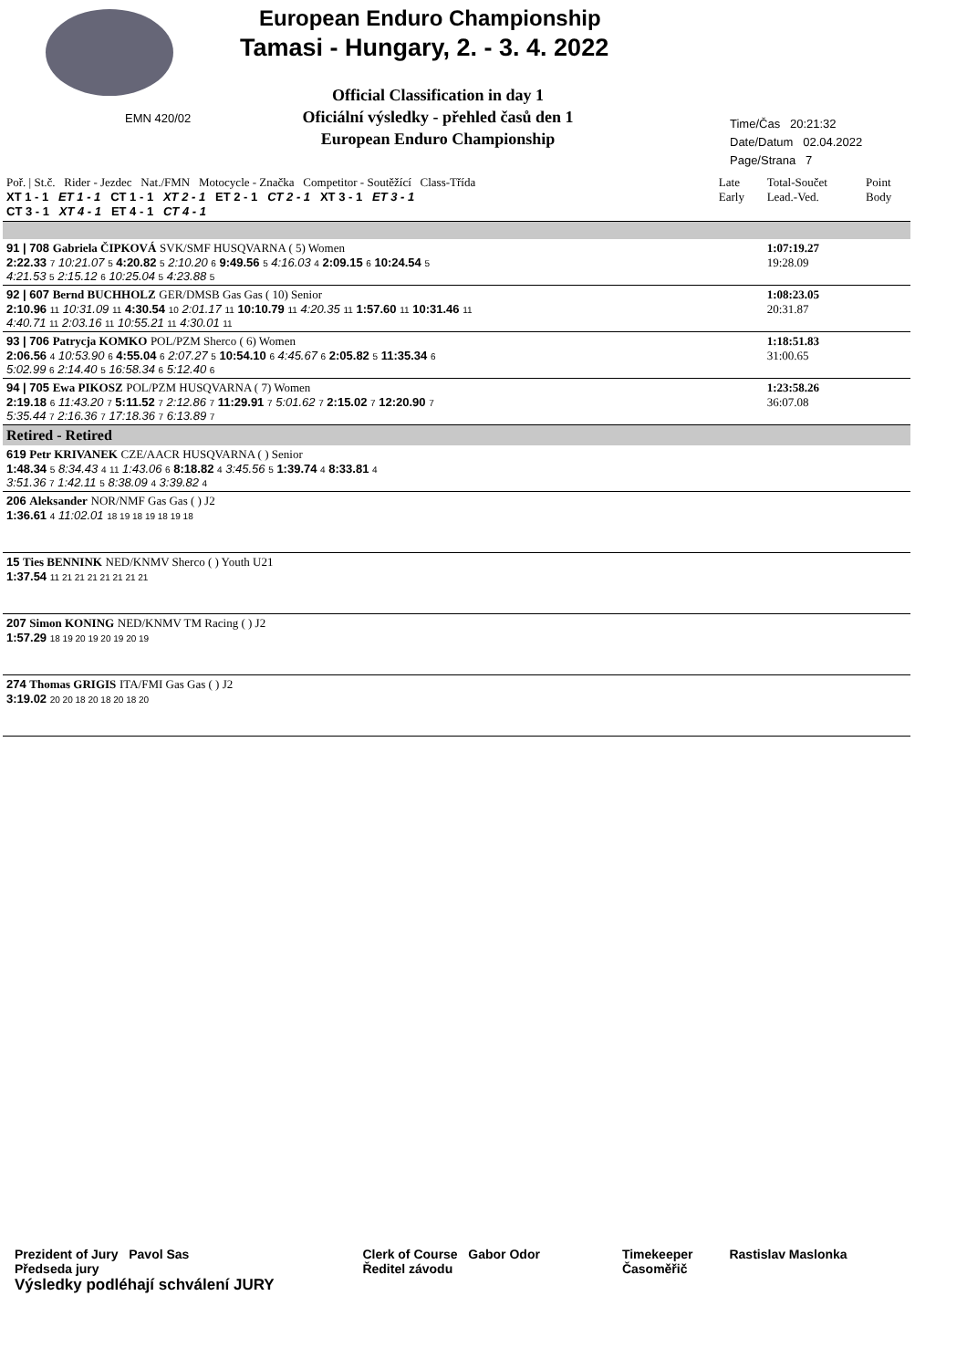EMN 420/02
European Enduro Championship
Tamasi - Hungary, 2. - 3. 4. 2022
Official Classification in day 1
Oficiální výsledky - přehled časů den 1
European Enduro Championship
Time/Čas 20:21:32
Date/Datum 02.04.2022
Page/Strana 7
| Poř. / St.č. Rider - Jezdec Nat./FMN Motocycle - Značka Competitor - Soutěžící Class-Třída XT 1 - 1 ET 1 - 1 CT 1 - 1 XT 2 - 1 ET 2 - 1 CT 2 - 1 XT 3 - 1 ET 3 - 1 CT 3 - 1 XT 4 - 1 ET 4 - 1 CT 4 - 1 | | | Late Early | Total-Součet Lead.-Ved. | Point Body |
| 91 / 708 Gabriela ČIPKOVÁ SVK/SMF HUSQVARNA ( 5) Women 2:22.33 7 10:21.07 5 4:20.82 5 2:10.20 6 9:49.56 5 4:16.03 4 2:09.15 6 10:24.54 5 4:21.53 5 2:15.12 6 10:25.04 5 4:23.88 5 | | | | 1:07:19.27 19:28.09 | |
| 92 / 607 Bernd BUCHHOLZ GER/DMSB Gas Gas ( 10) Senior 2:10.96 11 10:31.09 11 4:30.54 10 2:01.17 11 10:10.79 11 4:20.35 11 1:57.60 11 10:31.46 11 4:40.71 11 2:03.16 11 10:55.21 11 4:30.01 11 | | | | 1:08:23.05 20:31.87 | |
| 93 / 706 Patrycja KOMKO POL/PZM Sherco ( 6) Women 2:06.56 4 10:53.90 6 4:55.04 6 2:07.27 5 10:54.10 6 4:45.67 6 2:05.82 5 11:35.34 6 5:02.99 6 2:14.40 5 16:58.34 6 5:12.40 6 | | | | 1:18:51.83 31:00.65 | |
| 94 / 705 Ewa PIKOSZ POL/PZM HUSQVARNA ( 7) Women 2:19.18 6 11:43.20 7 5:11.52 7 2:12.86 7 11:29.91 7 5:01.62 7 2:15.02 7 12:20.90 7 5:35.44 7 2:16.36 7 17:18.36 7 6:13.89 7 | | | | 1:23:58.26 36:07.08 | |
| Retired - Retired | | | | | |
| 619 Petr KRIVANEK CZE/AACR HUSQVARNA ( ) Senior 1:48.34 5 8:34.43 4 11 1:43.06 6 8:18.82 4 3:45.56 5 1:39.74 4 8:33.81 4 3:51.36 7 1:42.11 5 8:38.09 4 3:39.82 4 | | | | | |
| 206 Aleksander NOR/NMF Gas Gas ( ) J2 1:36.61 4 11:02.01 18 19 18 19 18 19 18 | | | | | |
| 15 Ties BENNINK NED/KNMV Sherco ( ) Youth U21 1:37.54 11 21 21 21 21 21 21 21 | | | | | |
| 207 Simon KONING NED/KNMV TM Racing ( ) J2 1:57.29 18 19 20 19 20 19 20 19 | | | | | |
| 274 Thomas GRIGIS ITA/FMI Gas Gas ( ) J2 3:19.02 20 20 18 20 18 20 18 20 | | | | | |
Prezident of Jury Pavol Sas
Předseda jury
Clerk of Course Gabor Odor
Ředitel závodu
Timekeeper
Časoměřič
Rastislav Maslonka
Výsledky podléhají schválení JURY